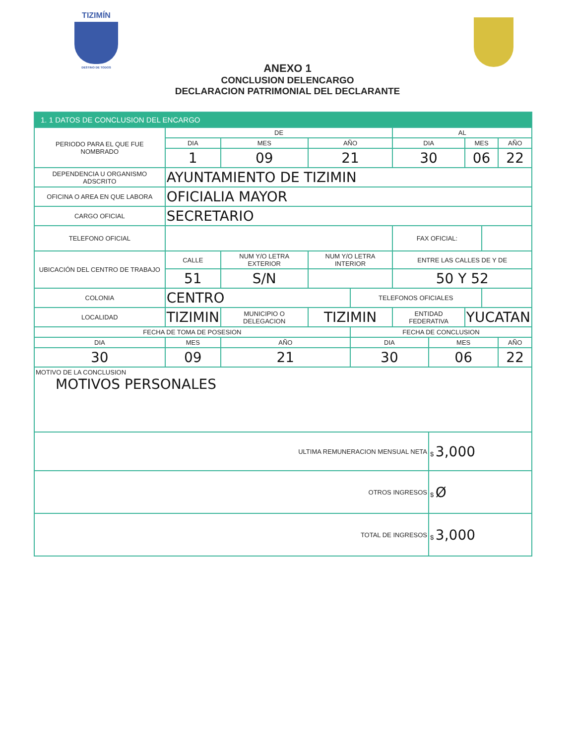TIZIMÍN
DESTINO DE TODOS
ANEXO 1
CONCLUSION DELENCARGO
DECLARACION PATRIMONIAL DEL DECLARANTE
| 1. 1 DATOS DE CONCLUSION DEL ENCARGO | | | | | | | | | | | |
| PERIODO PARA EL QUE FUE NOMBRADO | | DE | | | | | AL | | | | |
| | | DIA | MES | | AÑO | | DIA | | MES | | AÑO |
| | | 1 | 09 | | 21 | | 30 | | 06 | | 22 |
| DEPENDENCIA U ORGANISMO ADSCRITO | | AYUNTAMIENTO DE TIZIMIN | | | | | | | | | |
| OFICINA O AREA EN QUE LABORA | | OFICIALIA MAYOR | | | | | | | | | |
| CARGO OFICIAL | | SECRETARIO | | | | | | | | | |
| TELEFONO OFICIAL | | | | | | | FAX OFICIAL: | | | | |
| UBICACIÓN DEL CENTRO DE TRABAJO | | CALLE | NUM Y/O LETRA EXTERIOR | | NUM Y/O LETRA INTERIOR | | ENTRE LAS CALLES DE Y DE | | | | |
| | | 51 | S/N | | | | 50 Y 52 | | | | |
| COLONIA | | CENTRO | | | | TELEFONOS OFICIALES | | | | | |
| LOCALIDAD | TIZIMIN | | MUNICIPIO O DELEGACION | TIZIMIN | | | ENTIDAD FEDERATIVA | | YUCATAN | | |
| FECHA DE TOMA DE POSESION | | | | | | FECHA DE CONCLUSION | | | | | |
| DIA | MES | | AÑO | | | DIA | | MES | | | AÑO |
| 30 | 09 | | 21 | | | 30 | | 06 | | | 22 |
| MOTIVO DE LA CONCLUSION MOTIVOS PERSONALES | | | | | | | | | | | |
| ULTIMA REMUNERACION MENSUAL NETA | | | | | | | | $ 3,000 | | | |
| OTROS INGRESOS | | | | | | | | $ Ø | | | |
| TOTAL DE INGRESOS | | | | | | | | $ 3,000 | | | |